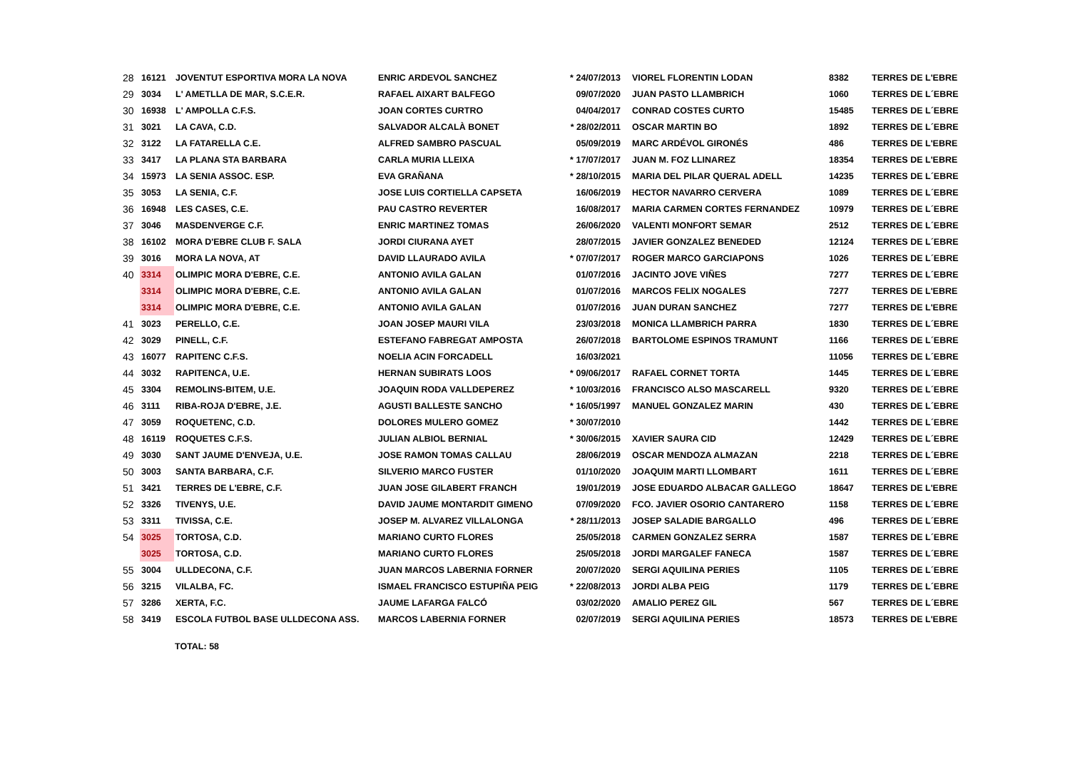| 28 | 16121 | JOVENTUT ESPORTIVA MORA LA NOVA | ENRIC ARDEVOL SANCHEZ | * 24/07/2013 | VIOREL FLORENTIN LODAN | 8382 | TERRES DE L'EBRE |
| 29 | 3034 | L' AMETLLA DE MAR, S.C.E.R. | RAFAEL AIXART BALFEGO | 09/07/2020 | JUAN PASTO LLAMBRICH | 1060 | TERRES DE L´EBRE |
| 30 | 16938 | L' AMPOLLA C.F.S. | JOAN CORTES CURTRO | 04/04/2017 | CONRAD COSTES CURTO | 15485 | TERRES DE L´EBRE |
| 31 | 3021 | LA CAVA, C.D. | SALVADOR ALCALÀ BONET | * 28/02/2011 | OSCAR MARTIN BO | 1892 | TERRES DE L´EBRE |
| 32 | 3122 | LA FATARELLA C.E. | ALFRED SAMBRO PASCUAL | 05/09/2019 | MARC ARDÉVOL GIRONÉS | 486 | TERRES DE L'EBRE |
| 33 | 3417 | LA PLANA STA BARBARA | CARLA MURIA LLEIXA | * 17/07/2017 | JUAN M. FOZ LLINAREZ | 18354 | TERRES DE L'EBRE |
| 34 | 15973 | LA SENIA ASSOC. ESP. | EVA GRAÑANA | * 28/10/2015 | MARIA DEL PILAR QUERAL ADELL | 14235 | TERRES DE L´EBRE |
| 35 | 3053 | LA SENIA, C.F. | JOSE LUIS CORTIELLA CAPSETA | 16/06/2019 | HECTOR NAVARRO CERVERA | 1089 | TERRES DE L´EBRE |
| 36 | 16948 | LES CASES, C.E. | PAU CASTRO REVERTER | 16/08/2017 | MARIA CARMEN CORTES FERNANDEZ | 10979 | TERRES DE L´EBRE |
| 37 | 3046 | MASDENVERGE C.F. | ENRIC MARTINEZ TOMAS | 26/06/2020 | VALENTI MONFORT SEMAR | 2512 | TERRES DE L´EBRE |
| 38 | 16102 | MORA D'EBRE CLUB F. SALA | JORDI CIURANA AYET | 28/07/2015 | JAVIER GONZALEZ BENEDED | 12124 | TERRES DE L´EBRE |
| 39 | 3016 | MORA LA NOVA, AT | DAVID LLAURADO AVILA | * 07/07/2017 | ROGER MARCO GARCIAPONS | 1026 | TERRES DE L´EBRE |
| 40 | 3314 | OLIMPIC MORA D'EBRE, C.E. | ANTONIO AVILA GALAN | 01/07/2016 | JACINTO JOVE VIÑES | 7277 | TERRES DE L´EBRE |
| | 3314 | OLIMPIC MORA D'EBRE, C.E. | ANTONIO AVILA GALAN | 01/07/2016 | MARCOS FELIX NOGALES | 7277 | TERRES DE L'EBRE |
| | 3314 | OLIMPIC MORA D'EBRE, C.E. | ANTONIO AVILA GALAN | 01/07/2016 | JUAN DURAN SANCHEZ | 7277 | TERRES DE L'EBRE |
| 41 | 3023 | PERELLO, C.E. | JOAN JOSEP MAURI VILA | 23/03/2018 | MONICA LLAMBRICH PARRA | 1830 | TERRES DE L´EBRE |
| 42 | 3029 | PINELL, C.F. | ESTEFANO FABREGAT AMPOSTA | 26/07/2018 | BARTOLOME ESPINOS TRAMUNT | 1166 | TERRES DE L´EBRE |
| 43 | 16077 | RAPITENC C.F.S. | NOELIA ACIN FORCADELL | 16/03/2021 | | 11056 | TERRES DE L´EBRE |
| 44 | 3032 | RAPITENCA, U.E. | HERNAN SUBIRATS LOOS | * 09/06/2017 | RAFAEL CORNET TORTA | 1445 | TERRES DE L´EBRE |
| 45 | 3304 | REMOLINS-BITEM, U.E. | JOAQUIN RODA VALLDEPEREZ | * 10/03/2016 | FRANCISCO ALSO MASCARELL | 9320 | TERRES DE L´EBRE |
| 46 | 3111 | RIBA-ROJA D'EBRE, J.E. | AGUSTI BALLESTE SANCHO | * 16/05/1997 | MANUEL GONZALEZ MARIN | 430 | TERRES DE L´EBRE |
| 47 | 3059 | ROQUETENC, C.D. | DOLORES MULERO GOMEZ | * 30/07/2010 | | 1442 | TERRES DE L´EBRE |
| 48 | 16119 | ROQUETES C.F.S. | JULIAN ALBIOL BERNIAL | * 30/06/2015 | XAVIER SAURA CID | 12429 | TERRES DE L´EBRE |
| 49 | 3030 | SANT JAUME D'ENVEJA, U.E. | JOSE RAMON TOMAS CALLAU | 28/06/2019 | OSCAR MENDOZA ALMAZAN | 2218 | TERRES DE L´EBRE |
| 50 | 3003 | SANTA BARBARA, C.F. | SILVERIO MARCO FUSTER | 01/10/2020 | JOAQUIM MARTI LLOMBART | 1611 | TERRES DE L´EBRE |
| 51 | 3421 | TERRES DE L'EBRE, C.F. | JUAN JOSE GILABERT FRANCH | 19/01/2019 | JOSE EDUARDO ALBACAR GALLEGO | 18647 | TERRES DE L'EBRE |
| 52 | 3326 | TIVENYS, U.E. | DAVID JAUME MONTARDIT GIMENO | 07/09/2020 | FCO. JAVIER OSORIO CANTARERO | 1158 | TERRES DE L´EBRE |
| 53 | 3311 | TIVISSA, C.E. | JOSEP M. ALVAREZ VILLALONGA | * 28/11/2013 | JOSEP SALADIE BARGALLO | 496 | TERRES DE L´EBRE |
| 54 | 3025 | TORTOSA, C.D. | MARIANO CURTO FLORES | 25/05/2018 | CARMEN GONZALEZ SERRA | 1587 | TERRES DE L´EBRE |
| | 3025 | TORTOSA, C.D. | MARIANO CURTO FLORES | 25/05/2018 | JORDI MARGALEF FANECA | 1587 | TERRES DE L´EBRE |
| 55 | 3004 | ULLDECONA, C.F. | JUAN MARCOS LABERNIA FORNER | 20/07/2020 | SERGI AQUILINA PERIES | 1105 | TERRES DE L´EBRE |
| 56 | 3215 | VILALBA, FC. | ISMAEL FRANCISCO ESTUPIÑA PEIG | * 22/08/2013 | JORDI ALBA PEIG | 1179 | TERRES DE L´EBRE |
| 57 | 3286 | XERTA, F.C. | JAUME LAFARGA FALCÓ | 03/02/2020 | AMALIO PEREZ GIL | 567 | TERRES DE L´EBRE |
| 58 | 3419 | ESCOLA FUTBOL BASE ULLDECONA ASS. | MARCOS LABERNIA FORNER | 02/07/2019 | SERGI AQUILINA PERIES | 18573 | TERRES DE L'EBRE |
TOTAL: 58